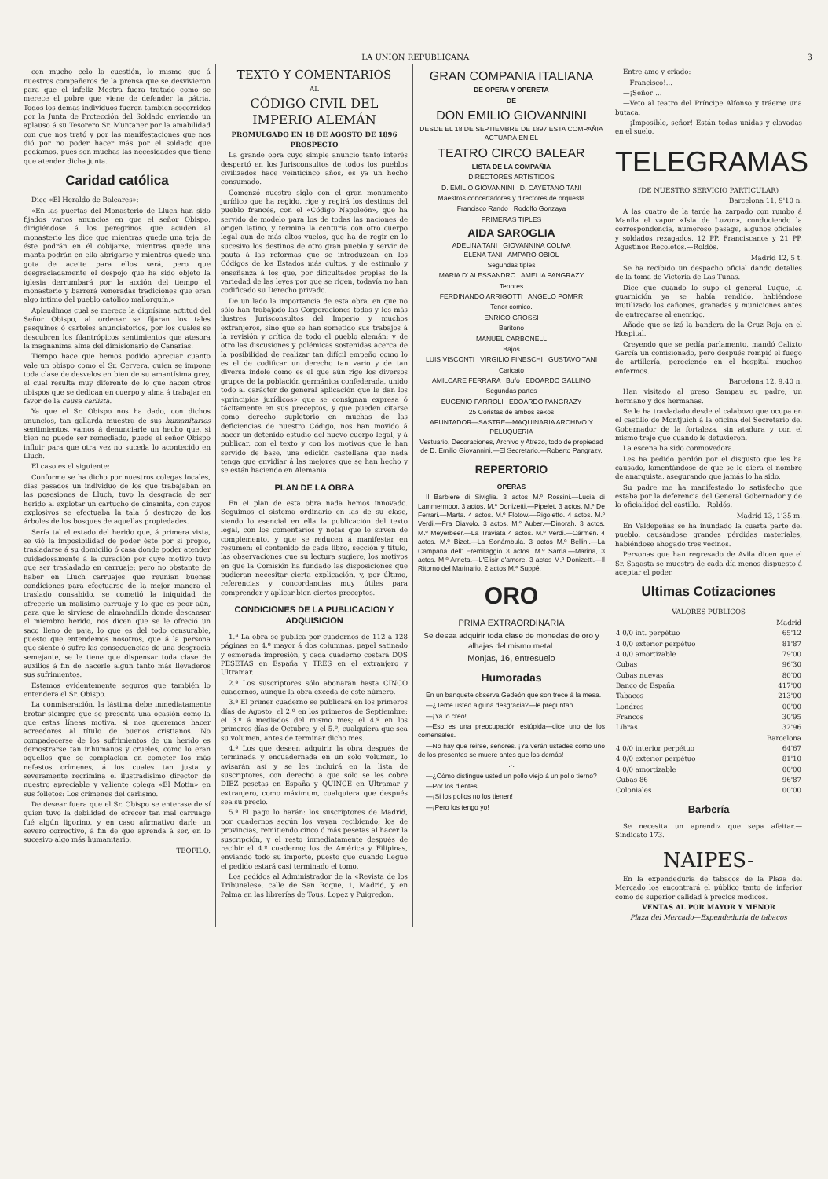LA UNION REPUBLICANA 3
con mucho celo la cuestión, lo mismo que á nuestros compañeros de la prensa que se desvivieron para que el infeliz Mestra fuera tratado como se merece el pobre que viene de defender la pátria. Todos los demas individuos fueron tambien socorridos por la Junta de Protección del Soldado enviando un aplauso á su Tesorero Sr. Muntaner por la amabilidad con que nos trató y por las manifestaciones que nos dió por no poder hacer más por el soldado que pedíamos, pues son muchas las necesidades que tiene que atender dicha junta.
Caridad católica
Dice «El Heraldo de Baleares»:
«En las puertas del Monasterio de Lluch han sido fijados varios anuncios en que el señor Obispo, dirigiéndose á los peregrinos que acuden al monasterio les dice que mientras quede una teja de éste podrán en él cobijarse, mientras quede una manta podrán en ella abrigarse y mientras quede una gota de aceite para ellos será, pero que desgraciadamente el despojo que ha sido objeto la iglesia derrumbará por la acción del tiempo el monasterio y barrerá veneradas tradiciones que eran algo íntimo del pueblo católico mallorquín.»
Aplaudimos cual se merece la dignísima actitud del Señor Obispo, al ordenar se fijaran los tales pasquines ó carteles anunciatorios, por los cuales se descubren los filantrópicos sentimientos que atesora la magnánima alma del dimisionario de Canarias.
Tiempo hace que hemos podido apreciar cuanto vale un obispo como el Sr. Cervera, quien se impone toda clase de desvelos en bien de su amantísima grey, el cual resulta muy diferente de lo que hacen otros obispos que se dedican en cuerpo y alma á trabajar en favor de la causa carlista.
Ya que el Sr. Obispo nos ha dado, con dichos anuncios, tan gallarda muestra de sus humanitarios sentimientos, vamos á denunciarle un hecho que, si bien no puede ser remediado, puede el señor Obispo influir para que otra vez no suceda lo acontecido en Lluch.
El caso es el siguiente:
Conforme se ha dicho por nuestros colegas locales, días pasados un individuo de los que trabajaban en las posesiones de Lluch, tuvo la desgracia de ser herido al explotar un cartucho de dinamita, con cuyos explosivos se efectuaba la tala ó destrozo de los árboles de los bosques de aquellas propiedades.
Sería tal el estado del herido que, á primera vista, se vió la imposibilidad de poder éste por sí propio, trasladarse á su domicilio ó casa donde poder atender cuidadosamente á la curación por cuyo motivo tuvo que ser trasladado en carruaje; pero no obstante de haber en Lluch carruajes que reunían buenas condiciones para efectuarse de la mejor manera el traslado consabido, se cometió la iniquidad de ofrecerle un malísimo carruaje y lo que es peor aún, para que le sirviese de almohadilla donde descansar el miembro herido, nos dicen que se le ofreció un saco lleno de paja, lo que es del todo censurable, puesto que entendemos nosotros, que á la persona que siente ó sufre las consecuencias de una desgracia semejante, se le tiene que dispensar toda clase de auxilios á fin de hacerle algun tanto más llevaderos sus sufrimientos.
Estamos evidentemente seguros que también lo entenderá el Sr. Obispo.
La conmiseración, la lástima debe inmediatamente brotar siempre que se presenta una ocasión como la que estas líneas motiva, si nos queremos hacer acreedores al título de buenos cristianos. No compadecerse de los sufrimientos de un herido es demostrarse tan inhumanos y crueles, como lo eran aquellos que se complacian en cometer los más nefastos crímenes, á los cuales tan justa y severamente recrimina el ilustradísimo director de nuestro apreciable y valiente colega «El Motin» en sus folletos: Los crímenes del carlismo.
De desear fuera que el Sr. Obispo se enterase de sí quien tuvo la debilidad de ofrecer tan mal carruage fué algún ligorino, y en caso afirmativo darle un severo correctivo, á fin de que aprenda á ser, en lo sucesivo algo más humanitario.
TEÓFILO.
TEXTO Y COMENTARIOS
AL
CÓDIGO CIVIL DEL IMPERIO ALEMÁN
PROMULGADO EN 18 DE AGOSTO DE 1896
PROSPECTO
La grande obra cuyo simple anuncio tanto interés despertó en los Jurisconsultos de todos los pueblos civilizados hace veinticinco años, es ya un hecho consumado.
Comenzó nuestro siglo con el gran monumento jurídico que ha regido, rige y regirá los destinos del pueblo francés, con el «Código Napoleón», que ha servido de modelo para los de todas las naciones de origen latino, y termina la centuria con otro cuerpo legal aun de más altos vuelos, que ha de regir en lo sucesivo los destinos de otro gran pueblo y servir de pauta á las reformas que se introduzcan en los Códigos de los Estados más cultos, y de estímulo y enseñanza á los que, por dificultades propias de la variedad de las leyes por que se rigen, todavía no han codificado su Derecho privado.
De un lado la importancia de esta obra, en que no sólo han trabajado las Corporaciones todas y los más ilustres Jurisconsultos del Imperio y muchos extranjeros, sino que se han sometido sus trabajos á la revisión y crítica de todo el pueblo alemán; y de otro las discusiones y polémicas sostenidas acerca de la posibilidad de realizar tan difícil empeño como lo es el de codificar un derecho tan vario y de tan diversa índole como es el que aún rige los diversos grupos de la población germánica confederada, unido todo al carácter de general aplicación que le dan los «principios jurídicos» que se consignan expresa ó tácitamente en sus preceptos, y que pueden citarse como derecho supletorio en muchas de las deficiencias de nuestro Código, nos han movido á hacer un detenido estudio del nuevo cuerpo legal, y á publicar, con el texto y con los motivos que le han servido de base, una edición castellana que nada tenga que envidiar á las mejores que se han hecho y se están haciendo en Alemania.
PLAN DE LA OBRA
En el plan de esta obra nada hemos innovado. Seguimos el sistema ordinario en las de su clase, siendo lo esencial en ella la publicación del texto legal, con los comentarios y notas que le sirven de complemento, y que se reducen á manifestar en resumen: el contenido de cada libro, sección y título, las observaciones que su lectura sugiere, los motivos en que la Comisión ha fundado las disposiciones que pudieran necesitar cierta explicación, y, por último, referencias y concordancias muy útiles para comprender y aplicar bien ciertos preceptos.
CONDICIONES DE LA PUBLICACION Y ADQUISICION
1.ª La obra se publica por cuadernos de 112 á 128 páginas en 4.º mayor á dos columnas, papel satinado y esmerada impresión, y cada cuaderno costará DOS PESETAS en España y TRES en el extranjero y Ultramar.
2.ª Los suscriptores sólo abonarán hasta CINCO cuadernos, aunque la obra exceda de este número.
3.ª El primer cuaderno se publicará en los primeros días de Agosto; el 2.º en los primeros de Septiembre; el 3.º á mediados del mismo mes; el 4.º en los primeros días de Octubre, y el 5.º, cualquiera que sea su volumen, antes de terminar dicho mes.
4.ª Los que deseen adquirir la obra después de terminada y encuadernada en un solo volumen, lo avisarán así y se les incluirá en la lista de suscriptores, con derecho á que sólo se les cobre DIEZ pesetas en España y QUINCE en Ultramar y extranjero, como máximum, cualquiera que después sea su precio.
5.ª El pago lo harán: los suscriptores de Madrid, por cuadernos según los vayan recibiendo; los de provincias, remitiendo cinco ó más pesetas al hacer la suscripción, y el resto inmediatamente después de recibir el 4.º cuaderno; los de América y Filipinas, enviando todo su importe, puesto que cuando llegue el pedido estará casi terminado el tomo.
Los pedidos al Administrador de la «Revista de los Tribunales», calle de San Roque, 1, Madrid, y en Palma en las librerías de Tous, Lopez y Puigredon.
GRAN COMPANIA ITALIANA
DE OPERA Y OPERETA
DE
DON EMILIO GIOVANNINI
DESDE EL 18 DE SEPTIEMBRE DE 1897 ESTA COMPAÑIA ACTUARÁ EN EL
TEATRO CIRCO BALEAR
LISTA DE LA COMPAÑIA
DIRECTORES ARTISTICOS
D. EMILIO GIOVANNINI D. CAYETANO TANI
Maestros concertadores y directores de orquesta
Francisco Rando Rodolfo Gonzaya
PRIMERAS TIPLES
AIDA SAROGLIA
ADELINA TANI GIOVANNINA COLIVA
ELENA TANI AMPARO OBIOL
Segundas tiples
MARIA D' ALESSANDRO AMELIA PANGRAZY
Tenores
FERDINANDO ARRIGOTTI ANGELO POMRR
Tenor comico.
ENRICO GROSSI
Baritono
MANUEL CARBONELL
Bajos
LUIS VISCONTI VIRGILIO FINESCHI GUSTAVO TANI
Caricato
AMILCARE FERRARA Bufo EDOARDO GALLINO
Segundas partes
EUGENIO PARROLI EDOARDO PANGRAZY
25 Coristas de ambos sexos
APUNTADOR—SASTRE—MAQUINARIA ARCHIVO Y PELUQUERIA
Vestuario, Decoraciones, Archivo y Atrezo, todo de propiedad de D. Emilio Giovannini.—El Secretario.—Roberto Pangrazy.
REPERTORIO
OPERAS
Il Barbiere di Siviglia. 3 actos M.º Rossini.—Lucia di Lammermoor. 3 actos. M.º Donizetti.—Pipelet. 3 actos. M.º De Ferrari.—Marta. 4 actos. M.º Flotow.—Rigoletto. 4 actos. M.º Verdi.—Fra Diavolo. 3 actos. M.º Auber.—Dinorah. 3 actos. M.º Meyerbeer.—La Traviata 4 actos. M.º Verdi.—Cármen. 4 actos. M.º Bizet.—La Sonámbula. 3 actos M.º Bellini.—La Campana dell' Eremitaggio 3 actos. M.º Sarria.—Marina, 3 actos. M.º Arrieta.—L'Elisir d'amore. 3 actos M.º Donizetti.—Il Ritorno del Marinario. 2 actos M.º Suppé.
ORO
PRIMA EXTRAORDINARIA
Se desea adquirir toda clase de monedas de oro y alhajas del mismo metal.
Monjas, 16, entresuelo
Humoradas
En un banquete observa Gedeón que son trece á la mesa.
—¿Teme usted alguna desgracia?—le preguntan.
—¡Ya lo creo!
—Eso es una preocupación estúpida—dice uno de los comensales.
—No hay que reirse, señores. ¡Ya verán ustedes cómo uno de los presentes se muere antes que los demás!
.·.
—¿Cómo distingue usted un pollo viejo á un pollo tierno?
—Por los dientes.
—¡Si los pollos no los tienen!
—¡Pero los tengo yo!
Entre amo y criado:
—Francisco!...
—¡Señor!...
—Veto al teatro del Príncipe Alfonso y tráeme una butaca.
—¡Imposible, señor! Están todas unidas y clavadas en el suelo.
TELEGRAMAS
(DE NUESTRO SERVICIO PARTICULAR)
Barcelona 11, 9'10 n.
A las cuatro de la tarde ha zarpado con rumbo á Manila el vapor «Isla de Luzon», conduciendo la correspondencia, numeroso pasage, algunos oficiales y soldados rezagados, 12 PP. Franciscanos y 21 PP. Agustinos Recoletos.—Roldós.
Madrid 12, 5 t.
Se ha recibido un despacho oficial dando detalles de la toma de Victoria de Las Tunas.
Dice que cuando lo supo el general Luque, la guarnición ya se había rendido, habiéndose inutilizado los cañones, granadas y municiones antes de entregarse al enemigo.
Añade que se izó la bandera de la Cruz Roja en el Hospital.
Creyendo que se pedía parlamento, mandó Calixto García un comisionado, pero después rompió el fuego de artillería, pereciendo en el hospital muchos enfermos.
Barcelona 12, 9,40 n.
Han visitado al preso Sampau su padre, un hermano y dos hermanas.
Se le ha trasladado desde el calabozo que ocupa en el castillo de Montjuich á la oficina del Secretario del Gobernador de la fortaleza, sin atadura y con el mismo traje que cuando le detuvieron.
La escena ha sido conmovedora.
Les ha pedido perdón por el disgusto que les ha causado, lamentándose de que se le diera el nombre de anarquista, asegurando que jamás lo ha sido.
Su padre me ha manifestado lo satisfecho que estaba por la deferencia del General Gobernador y de la oficialidad del castillo.—Roldós.
Madrid 13, 1'35 m.
En Valdepeñas se ha inundado la cuarta parte del pueblo, causándose grandes pérdidas materiales, habiéndose ahogado tres vecinos.
Personas que han regresado de Avila dicen que el Sr. Sagasta se muestra de cada día menos dispuesto á aceptar el poder.
Ultimas Cotizaciones
VALORES PUBLICOS
| Madrid | |
| --- | --- |
| 4 0/0 int. perpétuo | 65'12 |
| 4 0/0 exterior perpétuo | 81'87 |
| 4 0/0 amortizable | 79'00 |
| Cubas | 96'30 |
| Cubas nuevas | 80'00 |
| Banco de España | 417'00 |
| Tabacos | 213'00 |
| Londres | 00'00 |
| Francos | 30'95 |
| Libras | 32'96 |
| Barcelona | |
| 4 0/0 interior perpétuo | 64'67 |
| 4 0/0 exterior perpétuo | 81'10 |
| 4 0/0 amortizable | 00'00 |
| Cubas 86 | 96'87 |
| Coloniales | 00'00 |
Barbería
Se necesita un aprendiz que sepa afeitar.—Sindicato 173.
NAIPES-
En la expendeduria de tabacos de la Plaza del Mercado los encontrará el público tanto de inferior como de superior calidad á precios módicos.
VENTAS AL POR MAYOR Y MENOR
Plaza del Mercado—Expendeduria de tabacos